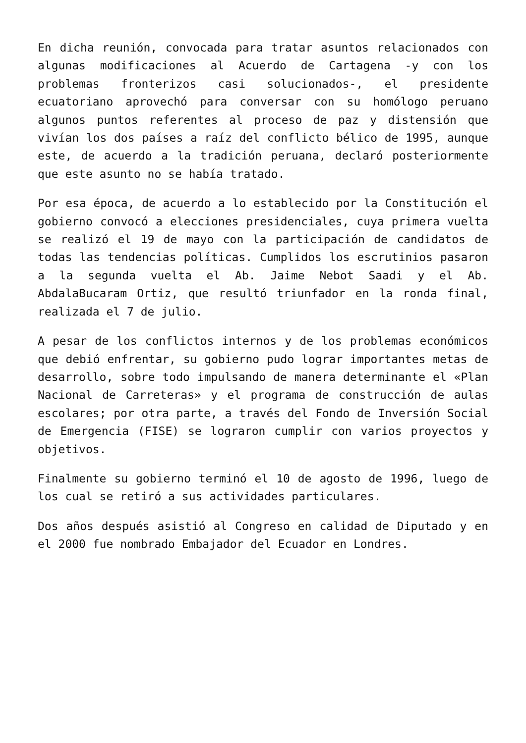En dicha reunión, convocada para tratar asuntos relacionados con algunas modificaciones al Acuerdo de Cartagena -y con los problemas fronterizos casi solucionados-, el presidente ecuatoriano aprovechó para conversar con su homólogo peruano algunos puntos referentes al proceso de paz y distensión que vivían los dos países a raíz del conflicto bélico de 1995, aunque este, de acuerdo a la tradición peruana, declaró posteriormente que este asunto no se había tratado.
Por esa época, de acuerdo a lo establecido por la Constitución el gobierno convocó a elecciones presidenciales, cuya primera vuelta se realizó el 19 de mayo con la participación de candidatos de todas las tendencias políticas. Cumplidos los escrutinios pasaron a la segunda vuelta el Ab. Jaime Nebot Saadi y el Ab. AbdalaBucaram Ortiz, que resultó triunfador en la ronda final, realizada el 7 de julio.
A pesar de los conflictos internos y de los problemas económicos que debió enfrentar, su gobierno pudo lograr importantes metas de desarrollo, sobre todo impulsando de manera determinante el «Plan Nacional de Carreteras» y el programa de construcción de aulas escolares; por otra parte, a través del Fondo de Inversión Social de Emergencia (FISE) se lograron cumplir con varios proyectos y objetivos.
Finalmente su gobierno terminó el 10 de agosto de 1996, luego de los cual se retiró a sus actividades particulares.
Dos años después asistió al Congreso en calidad de Diputado y en el 2000 fue nombrado Embajador del Ecuador en Londres.